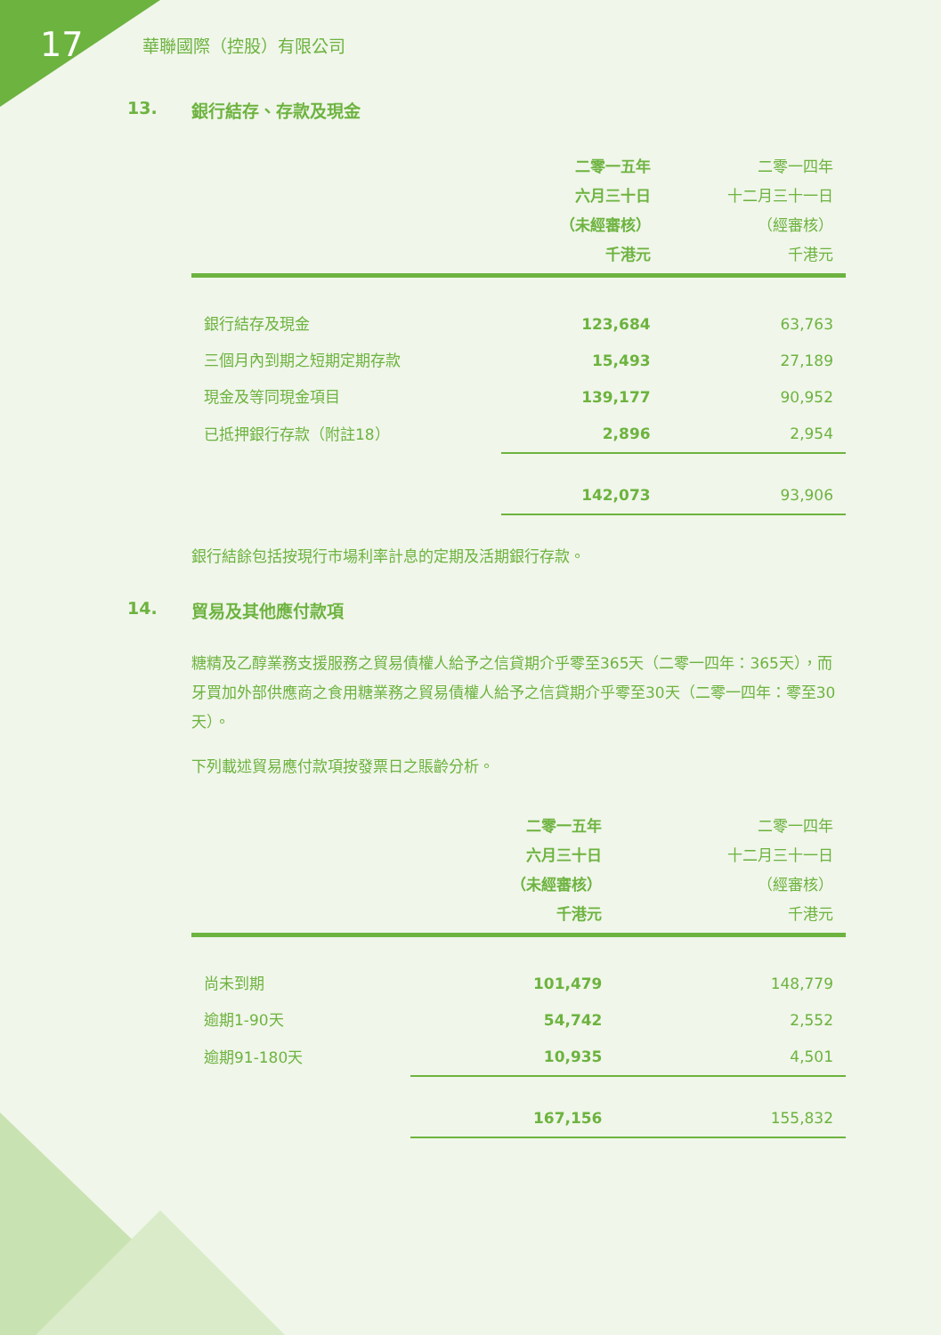17
華聯國際（控股）有限公司
13. 銀行結存、存款及現金
| | 二零一五年 六月三十日 （未經審核） 千港元 | 二零一四年 十二月三十一日 （經審核） 千港元 |
| --- | --- | --- |
| 銀行結存及現金 | 123,684 | 63,763 |
| 三個月內到期之短期定期存款 | 15,493 | 27,189 |
| 現金及等同現金項目 | 139,177 | 90,952 |
| 已抵押銀行存款（附註18） | 2,896 | 2,954 |
| | 142,073 | 93,906 |
銀行結餘包括按現行市場利率計息的定期及活期銀行存款。
14. 貿易及其他應付款項
糖精及乙醇業務支援服務之貿易債權人給予之信貸期介乎零至365天（二零一四年：365天），而牙買加外部供應商之食用糖業務之貿易債權人給予之信貸期介乎零至30天（二零一四年：零至30天）。
下列載述貿易應付款項按發票日之賬齡分析。
| | 二零一五年 六月三十日 （未經審核） 千港元 | 二零一四年 十二月三十一日 （經審核） 千港元 |
| --- | --- | --- |
| 尚未到期 | 101,479 | 148,779 |
| 逾期1-90天 | 54,742 | 2,552 |
| 逾期91-180天 | 10,935 | 4,501 |
| | 167,156 | 155,832 |